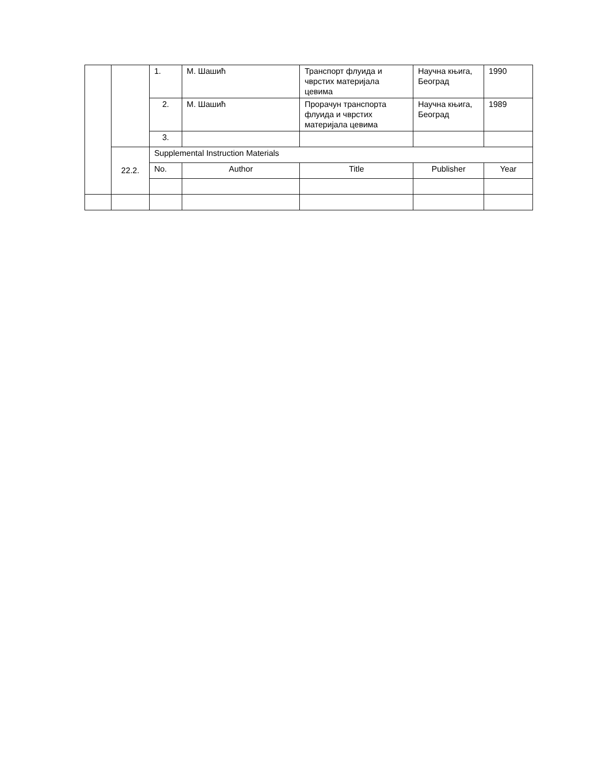| | | 1. | М. Шашић | Транспорт флуида и чврстих материјала цевима | Научна књига, Београд | 1990 |
| | | 2. | М. Шашић | Прорачун транспорта флуида и чврстих материјала цевима | Научна књига, Београд | 1989 |
| | | 3. | | | | |
| | 22.2. | Supplemental Instruction Materials | | | | |
| | | No. | Author | Title | Publisher | Year |